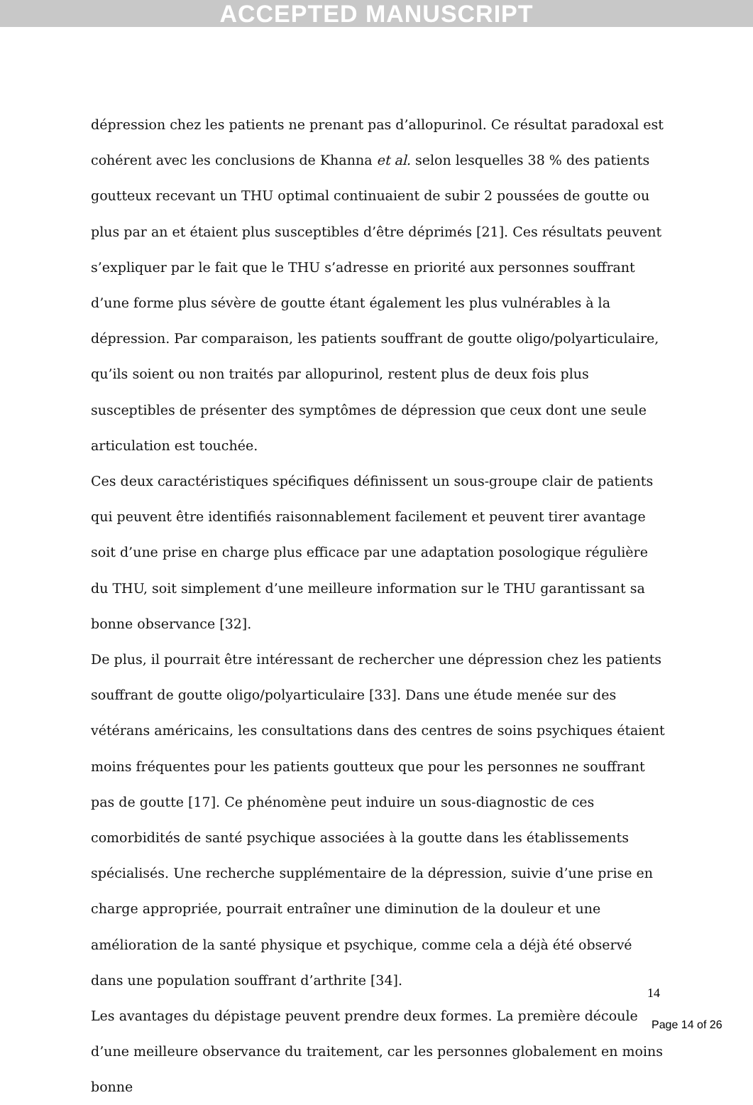ACCEPTED MANUSCRIPT
dépression chez les patients ne prenant pas d’allopurinol. Ce résultat paradoxal est cohérent avec les conclusions de Khanna et al. selon lesquelles 38 % des patients goutteux recevant un THU optimal continuaient de subir 2 poussées de goutte ou plus par an et étaient plus susceptibles d’être déprimés [21]. Ces résultats peuvent s’expliquer par le fait que le THU s’adresse en priorité aux personnes souffrant d’une forme plus sévère de goutte étant également les plus vulnérables à la dépression. Par comparaison, les patients souffrant de goutte oligo/polyarticulaire, qu’ils soient ou non traités par allopurinol, restent plus de deux fois plus susceptibles de présenter des symptômes de dépression que ceux dont une seule articulation est touchée.
Ces deux caractéristiques spécifiques définissent un sous-groupe clair de patients qui peuvent être identifiés raisonnablement facilement et peuvent tirer avantage soit d’une prise en charge plus efficace par une adaptation posologique régulière du THU, soit simplement d’une meilleure information sur le THU garantissant sa bonne observance [32].
De plus, il pourrait être intéressant de rechercher une dépression chez les patients souffrant de goutte oligo/polyarticulaire [33]. Dans une étude menée sur des vétérans américains, les consultations dans des centres de soins psychiques étaient moins fréquentes pour les patients goutteux que pour les personnes ne souffrant pas de goutte [17]. Ce phénomène peut induire un sous-diagnostic de ces comorbidités de santé psychique associées à la goutte dans les établissements spécialisés. Une recherche supplémentaire de la dépression, suivie d’une prise en charge appropriée, pourrait entraîner une diminution de la douleur et une amélioration de la santé physique et psychique, comme cela a déjà été observé dans une population souffrant d’arthrite [34].
Les avantages du dépistage peuvent prendre deux formes. La première découle d’une meilleure observance du traitement, car les personnes globalement en moins bonne
14
Page 14 of 26